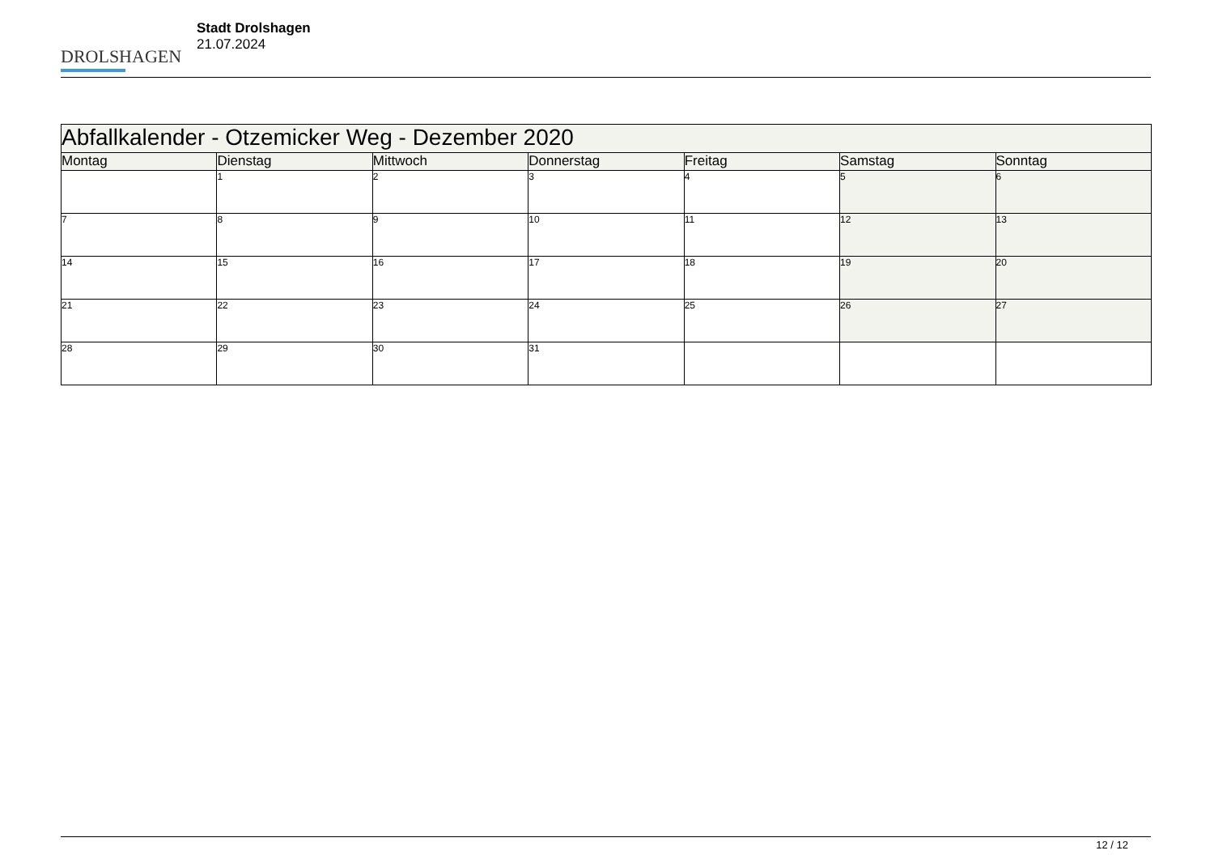DROLSHAGEN
Stadt Drolshagen
21.07.2024
| Abfallkalender - Otzemicker Weg - Dezember 2020 | | | | | | |
| --- | --- | --- | --- | --- | --- | --- |
| Montag | Dienstag | Mittwoch | Donnerstag | Freitag | Samstag | Sonntag |
| | 1 | 2 | 3 | 4 | 5 | 6 |
| 7 | 8 | 9 | 10 | 11 | 12 | 13 |
| 14 | 15 | 16 | 17 | 18 | 19 | 20 |
| 21 | 22 | 23 | 24 | 25 | 26 | 27 |
| 28 | 29 | 30 | 31 | | | |
12 / 12